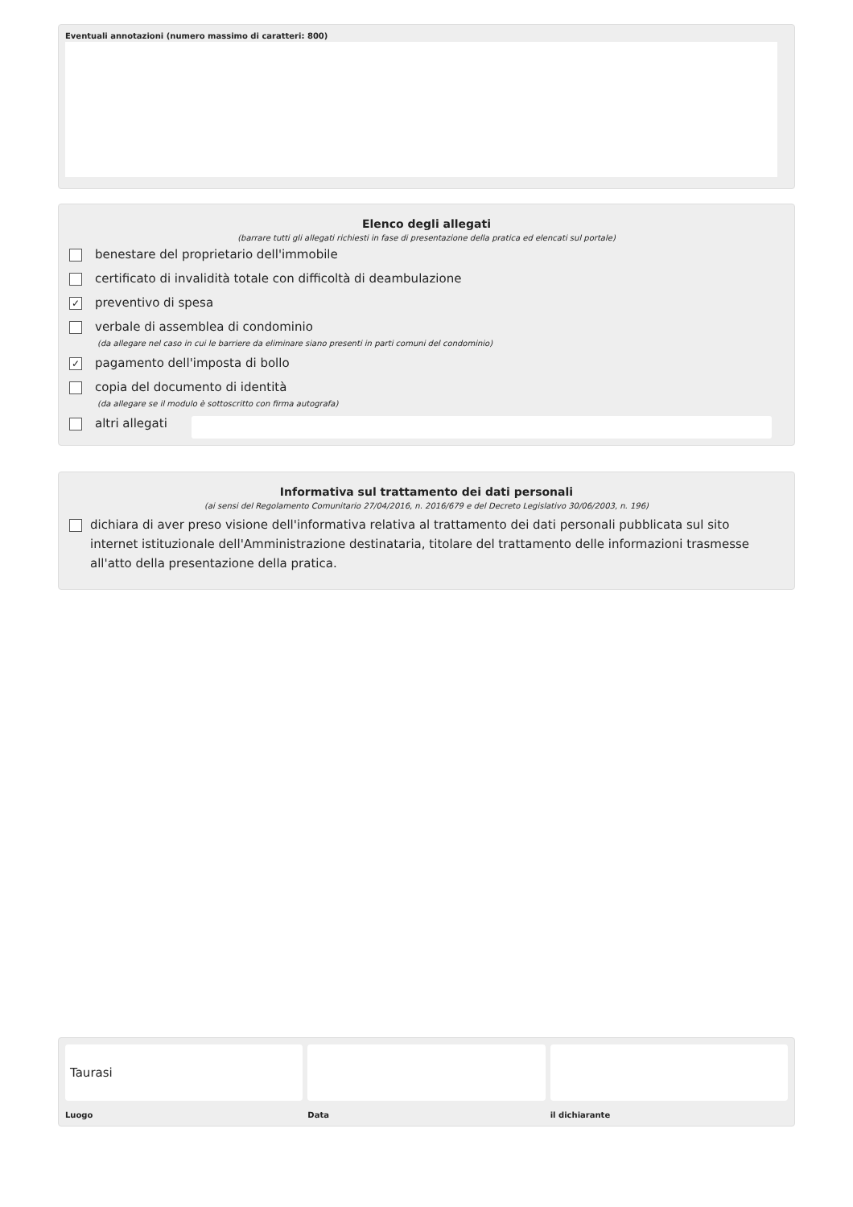Eventuali annotazioni (numero massimo di caratteri: 800)
Elenco degli allegati
(barrare tutti gli allegati richiesti in fase di presentazione della pratica ed elencati sul portale)
benestare del proprietario dell'immobile
certificato di invalidità totale con difficoltà di deambulazione
✓ preventivo di spesa
verbale di assemblea di condominio
(da allegare nel caso in cui le barriere da eliminare siano presenti in parti comuni del condominio)
✓ pagamento dell'imposta di bollo
copia del documento di identità
(da allegare se il modulo è sottoscritto con firma autografa)
altri allegati
Informativa sul trattamento dei dati personali
(ai sensi del Regolamento Comunitario 27/04/2016, n. 2016/679 e del Decreto Legislativo 30/06/2003, n. 196)
dichiara di aver preso visione dell'informativa relativa al trattamento dei dati personali pubblicata sul sito internet istituzionale dell'Amministrazione destinataria, titolare del trattamento delle informazioni trasmesse all'atto della presentazione della pratica.
Taurasi
Luogo
Data il dichiarante